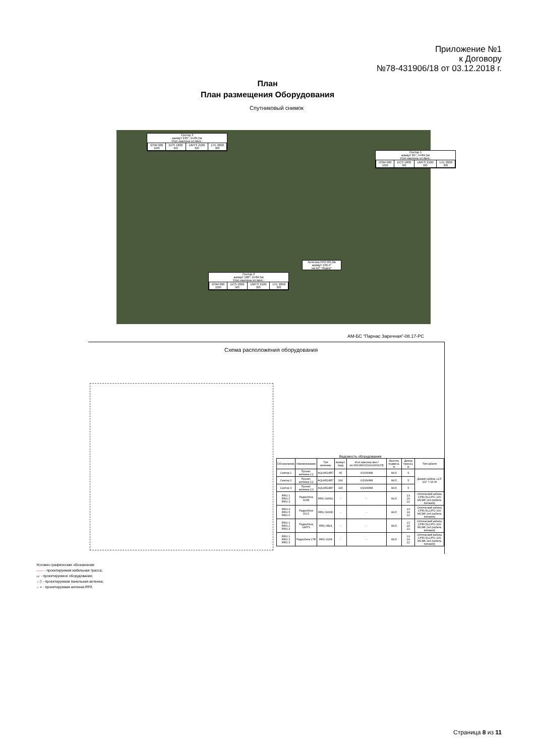Приложение №1
к Договору
№78-431906/18 от 03.12.2018 г.
План
План размещения Оборудования
Спутниковый снимок
Сектор 3
азимут 235°, h=84,5м
Угол наклона эл./мех.:
| GSM 900 10/0 | DCS 1800 9/0 | UMTS 2100 8/0 | LTE 2600 8/0 |
Сектор 1
азимут 65°, h=84,5м
Угол наклона эл./мех.:
| GSM 900 10/0 | DCS 1800 9/0 | UMTS 2100 8/0 | LTE 2600 8/0 |
Антенна РРЛ Ф0,3м
азимут 136,4°
на БС "Лидер"
Сектор 2
азимут 160°, h=84,5м
Угол наклона эл./мех.:
| GSM 900 10/0 | DCS 1800 9/0 | UMTS 2100 8/0 | LTE 2600 8/0 |
АМ-БС "Парнас Заречная"-08.17-РС
Схема расположения оборудования
Ведомость оборудования
| Обозначение | Наименование | Тип антенны | Азимут, град | Угол наклона мех./эл.900/1800/2100/2600LTE | Высота подвеса, м | Длина трассы, м | Тип кабеля |
| --- | --- | --- | --- | --- | --- | --- | --- |
| Сектор 1 | Проект. антенна C1 | AQU4518R7 | 65 | 0/10/9/8/8 | 84,5 | 5 | Джамп кабель LCF 1/2" 7-16-M |
| Сектор 2 | Проект. антенна C2 | AQU4518R7 | 160 | 0/10/9/8/8 | 84,5 | 5 | |
| Сектор 3 | Проект. антенна C3 | AQU4518R7 | 325 | 0/10/9/8/8 | 84,5 | 5 | |
| RRU 1 RRU 2 RRU 3 | Радиоблок GSM | RRU 3936G | - | - | 84,5 | 13 24 22 | Оптический кабель CPRI DLC/PC-100 МСМК 2х4 (кабель питания) |
| RRU 4 RRU 5 RRU 6 | Радиоблок DCS | RRU 3936D | - | - | 84,5 | 13 24 22 | Оптический кабель CPRI DLC/PC-100 МСМК 2х4 (кабель питания) |
| RRU 1 RRU 2 RRU 3 | Радиоблок UMTS | RRU 3824 | - | - | 84,5 | 13 24 22 | Оптический кабель CPRI DLC/PC-100 МСМК 2х4 (кабель питания) |
| RRU 1 RRU 2 RRU 3 | Радиоблок LTE | RRU 3268 | - | - | 84,5 | 13 24 22 | Оптический кабель CPRI DLC/PC-100 МСМК 2х4 (кабель питания) |
Условно-графические обозначения
—— - проектируемая кабельная трасса;
▭ - проектируемое оборудование;
←▯ - проектируемая панельная антенна;
←◖ - проектируемая антенна РРЛ.
Страница 8 из 11